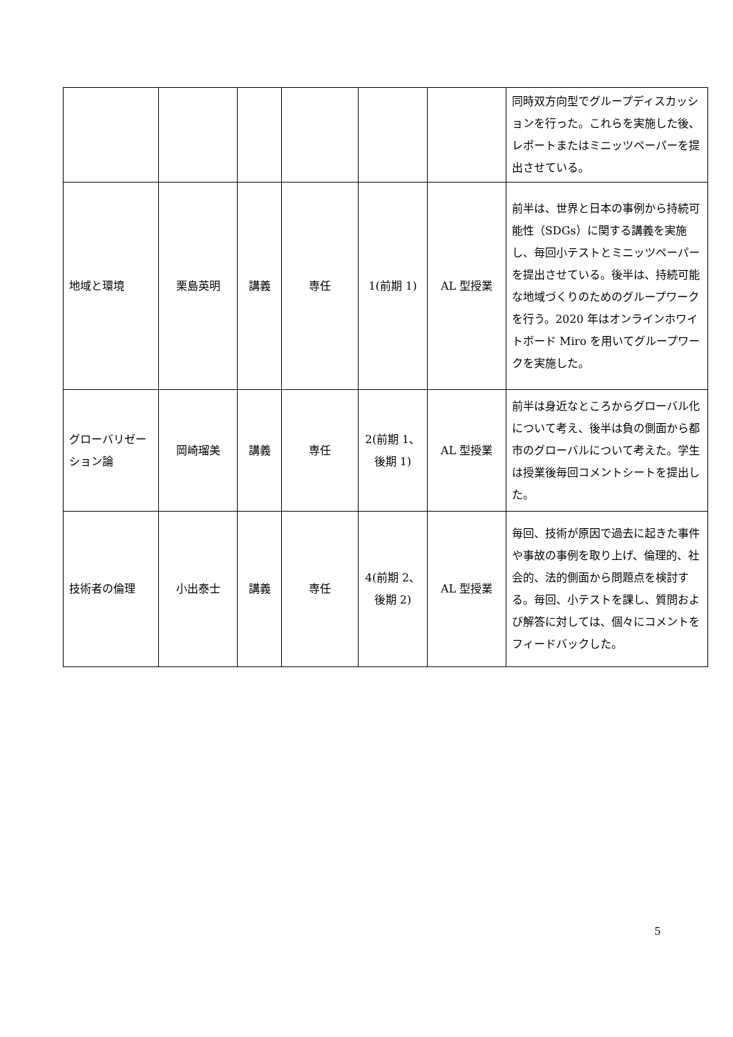| | | | | | | 同時双方向型でグループディスカッションを行った。これらを実施した後、レポートまたはミニッツペーパーを提出させている。 |
| 地域と環境 | 栗島英明 | 講義 | 専任 | 1(前期 1) | AL 型授業 | 前半は、世界と日本の事例から持続可能性（SDGs）に関する講義を実施し、毎回小テストとミニッツペーパーを提出させている。後半は、持続可能な地域づくりのためのグループワークを行う。2020 年はオンラインホワイトボード Miro を用いてグループワークを実施した。 |
| グローバリゼーション論 | 岡崎瑠美 | 講義 | 専任 | 2(前期 1、後期 1) | AL 型授業 | 前半は身近なところからグローバル化について考え、後半は負の側面から都市のグローバルについて考えた。学生は授業後毎回コメントシートを提出した。 |
| 技術者の倫理 | 小出泰士 | 講義 | 専任 | 4(前期 2、後期 2) | AL 型授業 | 毎回、技術が原因で過去に起きた事件や事故の事例を取り上げ、倫理的、社会的、法的側面から問題点を検討する。毎回、小テストを課し、質問および解答に対しては、個々にコメントをフィードバックした。 |
5